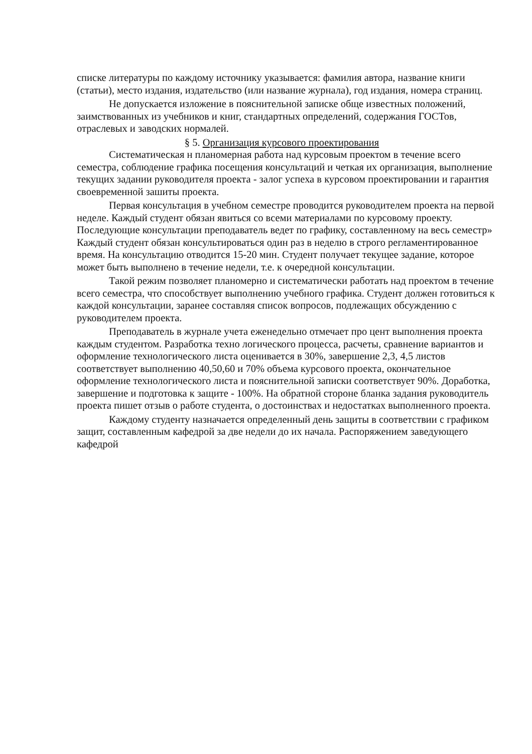списке литературы по каждому источнику указывается: фамилия автора, название книги (статьи), место издания, издательство (или название журнала), год издания, номера страниц.
Не допускается изложение в пояснительной записке обще известных положений, заимствованных из учебников и книг, стандартных определений, содержания ГОСТов, отраслевых и заводских нормалей.
§ 5. Организация курсового проектирования
Систематическая н планомерная работа над курсовым проектом в течение всего семестра, соблюдение графика посещения консультаций и четкая их организация, выполнение текущих задании руководителя проекта - залог успеха в курсовом проектировании и гарантия своевременной зашиты проекта.
Первая консультация в учебном семестре проводится руководителем проекта на первой неделе. Каждый студент обязан явиться со всеми материалами по курсовому проекту. Последующие консультации преподаватель ведет по графику, составленному на весь семестр» Каждый студент обязан консультироваться один раз в неделю в строго регламентированное время. На консультацию отводится 15-20 мин. Студент получает текущее задание, которое может быть выполнено в течение недели, т.е. к очередной консультации.
Такой режим позволяет планомерно и систематически работать над проектом в течение всего семестра, что способствует выполнению учебного графика. Студент должен готовиться к каждой консультации, заранее составляя список вопросов, подлежащих обсуждению с руководителем проекта.
Преподаватель в журнале учета еженедельно отмечает про цент выполнения проекта каждым студентом. Разработка техно логического процесса, расчеты, сравнение вариантов и оформление технологического листа оценивается в 30%, завершение 2,3, 4,5 листов соответствует выполнению 40,50,60 и 70% объема курсового проекта, окончательное оформление технологического листа и пояснительной записки соответствует 90%. Доработка, завершение и подготовка к защите - 100%. На обратной стороне бланка задания руководитель проекта пишет отзыв о работе студента, о достоинствах и недостатках выполненного проекта.
Каждому студенту назначается определенный день защиты в соответствии с графиком защит, составленным кафедрой за две недели до их начала. Распоряжением заведующего кафедрой